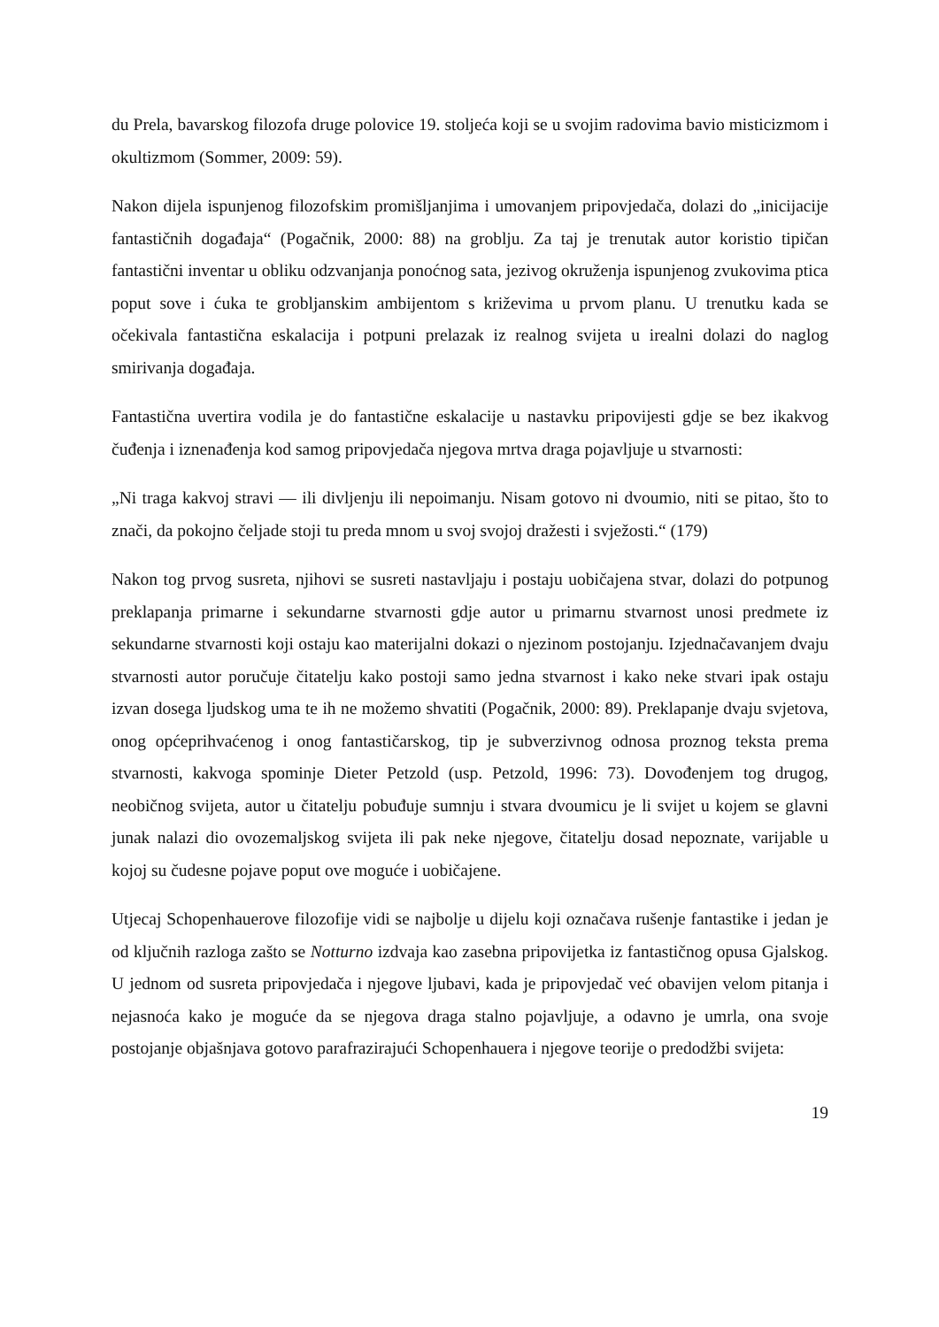du Prela, bavarskog filozofa druge polovice 19. stoljeća koji se u svojim radovima bavio misticizmom i okultizmom (Sommer, 2009: 59).
Nakon dijela ispunjenog filozofskim promišljanjima i umovanjem pripovjedača, dolazi do „inicijacije fantastičnih događaja“ (Pogačnik, 2000: 88) na groblju. Za taj je trenutak autor koristio tipičan fantastični inventar u obliku odzvanjanja ponoćnog sata, jezivog okruženja ispunjenog zvukovima ptica poput sove i ćuka te grobljanskim ambijentom s križevima u prvom planu. U trenutku kada se očekivala fantastična eskalacija i potpuni prelazak iz realnog svijeta u irealni dolazi do naglog smirivanja događaja.
Fantastična uvertira vodila je do fantastične eskalacije u nastavku pripovijesti gdje se bez ikakvog čuđenja i iznenađenja kod samog pripovjedača njegova mrtva draga pojavljuje u stvarnosti:
„Ni traga kakvoj stravi — ili divljenju ili nepoimanju. Nisam gotovo ni dvoumio, niti se pitao, što to znači, da pokojno čeljade stoji tu preda mnom u svoj svojoj dražesti i svježosti.“ (179)
Nakon tog prvog susreta, njihovi se susreti nastavljaju i postaju uobičajena stvar, dolazi do potpunog preklapanja primarne i sekundarne stvarnosti gdje autor u primarnu stvarnost unosi predmete iz sekundarne stvarnosti koji ostaju kao materijalni dokazi o njezinom postojanju. Izjednačavanjem dvaju stvarnosti autor poručuje čitatelju kako postoji samo jedna stvarnost i kako neke stvari ipak ostaju izvan dosega ljudskog uma te ih ne možemo shvatiti (Pogačnik, 2000: 89). Preklapanje dvaju svjetova, onog općeprihvaćenog i onog fantastičarskog, tip je subverzivnog odnosa proznog teksta prema stvarnosti, kakvoga spominje Dieter Petzold (usp. Petzold, 1996: 73). Dovođenjem tog drugog, neobičnog svijeta, autor u čitatelju pobuđuje sumnju i stvara dvoumicu je li svijet u kojem se glavni junak nalazi dio ovozemaljskog svijeta ili pak neke njegove, čitatelju dosad nepoznate, varijable u kojoj su čudesne pojave poput ove moguće i uobičajene.
Utjecaj Schopenhauerove filozofije vidi se najbolje u dijelu koji označava rušenje fantastike i jedan je od ključnih razloga zašto se Notturno izdvaja kao zasebna pripovijetka iz fantastičnog opusa Gjalskog. U jednom od susreta pripovjedača i njegove ljubavi, kada je pripovjedač već obavijen velom pitanja i nejasnoća kako je moguće da se njegova draga stalno pojavljuje, a odavno je umrla, ona svoje postojanje objašnjava gotovo parafrazirajući Schopenhauera i njegove teorije o predodžbi svijeta:
19